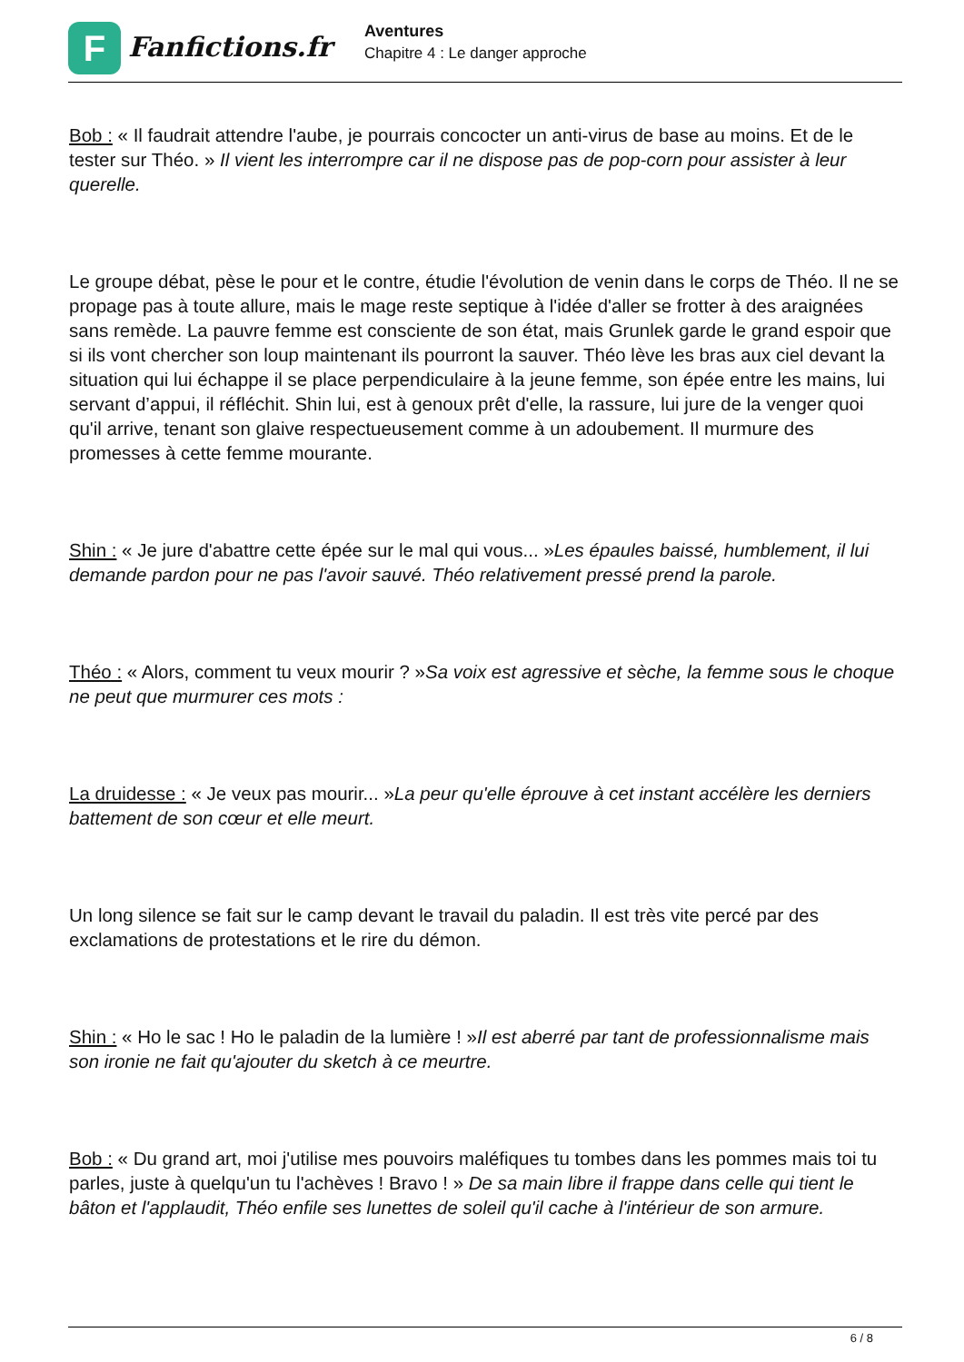F
Fanfictions.fr
Aventures
Chapitre 4 : Le danger approche
Bob : « Il faudrait attendre l'aube, je pourrais concocter un anti-virus de base au moins. Et de le tester sur Théo. » Il vient les interrompre car il ne dispose pas de pop-corn pour assister à leur querelle.
Le groupe débat, pèse le pour et le contre, étudie l'évolution de venin dans le corps de Théo. Il ne se propage pas à toute allure, mais le mage reste septique à l'idée d'aller se frotter à des araignées sans remède. La pauvre femme est consciente de son état, mais Grunlek garde le grand espoir que si ils vont chercher son loup maintenant ils pourront la sauver. Théo lève les bras aux ciel devant la situation qui lui échappe il se place perpendiculaire à la jeune femme, son épée entre les mains, lui servant d’appui, il réfléchit. Shin lui, est à genoux prêt d'elle, la rassure, lui jure de la venger quoi qu'il arrive, tenant son glaive respectueusement comme à un adoubement. Il murmure des promesses à cette femme mourante.
Shin : « Je jure d'abattre cette épée sur le mal qui vous... »Les épaules baissé, humblement, il lui demande pardon pour ne pas l'avoir sauvé. Théo relativement pressé prend la parole.
Théo : « Alors, comment tu veux mourir ? »Sa voix est agressive et sèche, la femme sous le choque ne peut que murmurer ces mots :
La druidesse : « Je veux pas mourir... »La peur qu'elle éprouve à cet instant accélère les derniers battement de son cœur et elle meurt.
Un long silence se fait sur le camp devant le travail du paladin. Il est très vite percé par des exclamations de protestations et le rire du démon.
Shin : « Ho le sac ! Ho le paladin de la lumière ! »Il est aberré par tant de professionnalisme mais son ironie ne fait qu'ajouter du sketch à ce meurtre.
Bob : « Du grand art, moi j'utilise mes pouvoirs maléfiques tu tombes dans les pommes mais toi tu parles, juste à quelqu'un tu l'achèves ! Bravo ! » De sa main libre il frappe dans celle qui tient le bâton et l'applaudit, Théo enfile ses lunettes de soleil qu'il cache à l'intérieur de son armure.
6 / 8